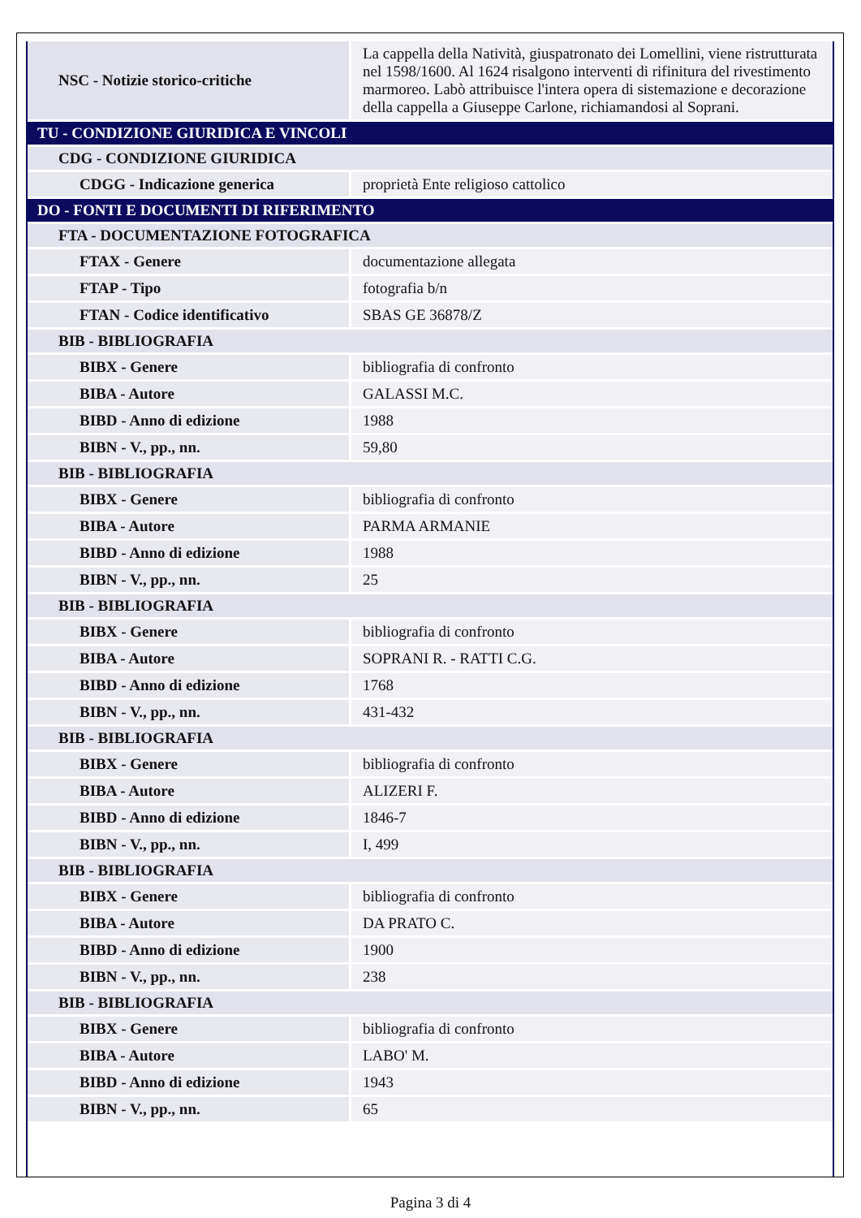| NSC - Notizie storico-critiche | La cappella della Natività, giuspatronato dei Lomellini, viene ristrutturata nel 1598/1600. Al 1624 risalgono interventi di rifinitura del rivestimento marmoreo. Labò attribuisce l'intera opera di sistemazione e decorazione della cappella a Giuseppe Carlone, richiamandosi al Soprani. |
| TU - CONDIZIONE GIURIDICA E VINCOLI | |
| CDG - CONDIZIONE GIURIDICA | |
| CDGG - Indicazione generica | proprietà Ente religioso cattolico |
| DO - FONTI E DOCUMENTI DI RIFERIMENTO | |
| FTA - DOCUMENTAZIONE FOTOGRAFICA | |
| FTAX - Genere | documentazione allegata |
| FTAP - Tipo | fotografia b/n |
| FTAN - Codice identificativo | SBAS GE 36878/Z |
| BIB - BIBLIOGRAFIA | |
| BIBX - Genere | bibliografia di confronto |
| BIBA - Autore | GALASSI M.C. |
| BIBD - Anno di edizione | 1988 |
| BIBN - V., pp., nn. | 59,80 |
| BIB - BIBLIOGRAFIA | |
| BIBX - Genere | bibliografia di confronto |
| BIBA - Autore | PARMA ARMANIE |
| BIBD - Anno di edizione | 1988 |
| BIBN - V., pp., nn. | 25 |
| BIB - BIBLIOGRAFIA | |
| BIBX - Genere | bibliografia di confronto |
| BIBA - Autore | SOPRANI R. - RATTI C.G. |
| BIBD - Anno di edizione | 1768 |
| BIBN - V., pp., nn. | 431-432 |
| BIB - BIBLIOGRAFIA | |
| BIBX - Genere | bibliografia di confronto |
| BIBA - Autore | ALIZERI F. |
| BIBD - Anno di edizione | 1846-7 |
| BIBN - V., pp., nn. | I, 499 |
| BIB - BIBLIOGRAFIA | |
| BIBX - Genere | bibliografia di confronto |
| BIBA - Autore | DA PRATO C. |
| BIBD - Anno di edizione | 1900 |
| BIBN - V., pp., nn. | 238 |
| BIB - BIBLIOGRAFIA | |
| BIBX - Genere | bibliografia di confronto |
| BIBA - Autore | LABO' M. |
| BIBD - Anno di edizione | 1943 |
| BIBN - V., pp., nn. | 65 |
Pagina 3 di 4